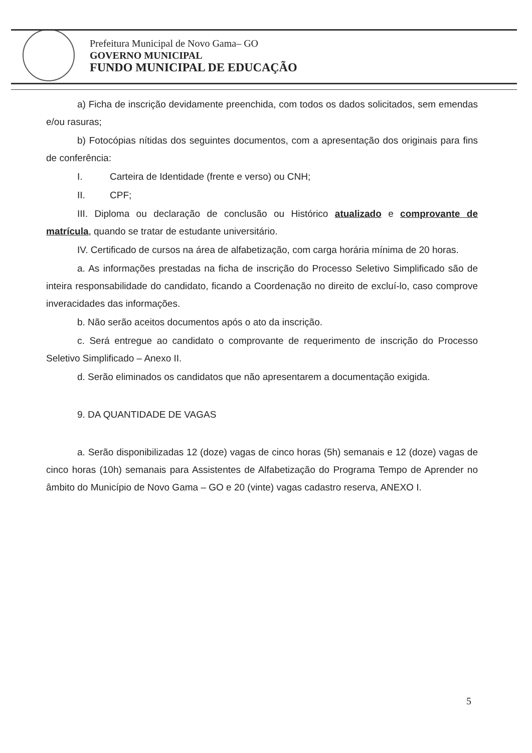Prefeitura Municipal de Novo Gama– GO
GOVERNO MUNICIPAL
FUNDO MUNICIPAL DE EDUCAÇÃO
a) Ficha de inscrição devidamente preenchida, com todos os dados solicitados, sem emendas e/ou rasuras;
b) Fotocópias nítidas dos seguintes documentos, com a apresentação dos originais para fins de conferência:
I. Carteira de Identidade (frente e verso) ou CNH;
II. CPF;
III. Diploma ou declaração de conclusão ou Histórico atualizado e comprovante de matrícula, quando se tratar de estudante universitário.
IV. Certificado de cursos na área de alfabetização, com carga horária mínima de 20 horas.
a. As informações prestadas na ficha de inscrição do Processo Seletivo Simplificado são de inteira responsabilidade do candidato, ficando a Coordenação no direito de excluí-lo, caso comprove inveracidades das informações.
b. Não serão aceitos documentos após o ato da inscrição.
c. Será entregue ao candidato o comprovante de requerimento de inscrição do Processo Seletivo Simplificado – Anexo II.
d. Serão eliminados os candidatos que não apresentarem a documentação exigida.
9. DA QUANTIDADE DE VAGAS
a. Serão disponibilizadas 12 (doze) vagas de cinco horas (5h) semanais e 12 (doze) vagas de cinco horas (10h) semanais para Assistentes de Alfabetização do Programa Tempo de Aprender no âmbito do Município de Novo Gama – GO e 20 (vinte) vagas cadastro reserva, ANEXO I.
5